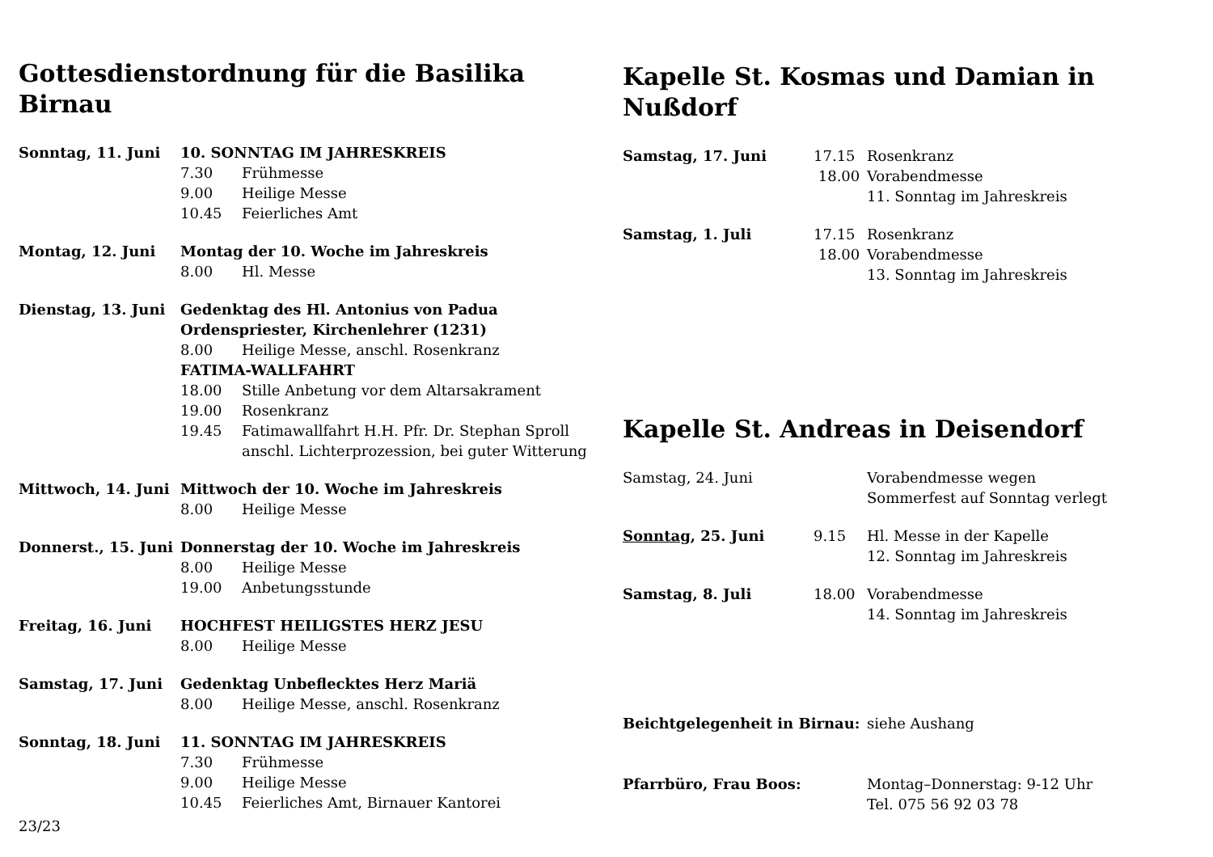Gottesdienstordnung für die Basilika Birnau
| Sonntag, 11. Juni | 10. SONNTAG IM JAHRESKREIS | |
| | 7.30 | Frühmesse |
| | 9.00 | Heilige Messe |
| | 10.45 | Feierliches Amt |
| Montag, 12. Juni | Montag der 10. Woche im Jahreskreis | |
| | 8.00 | Hl. Messe |
| Dienstag, 13. Juni | Gedenktag des Hl. Antonius von Padua Ordenspriester, Kirchenlehrer (1231) | |
| | 8.00 | Heilige Messe, anschl. Rosenkranz |
| | FATIMA-WALLFAHRT | |
| | 18.00 | Stille Anbetung vor dem Altarsakrament |
| | 19.00 | Rosenkranz |
| | 19.45 | Fatimawallfahrt H.H. Pfr. Dr. Stephan Sproll anschl. Lichterprozession, bei guter Witterung |
| Mittwoch, 14. Juni | Mittwoch der 10. Woche im Jahreskreis | |
| | 8.00 | Heilige Messe |
| Donnerst., 15. Juni | Donnerstag der 10. Woche im Jahreskreis | |
| | 8.00 | Heilige Messe |
| | 19.00 | Anbetungsstunde |
| Freitag, 16. Juni | HOCHFEST HEILIGSTES HERZ JESU | |
| | 8.00 | Heilige Messe |
| Samstag, 17. Juni | Gedenktag Unbeflecktes Herz Mariä | |
| | 8.00 | Heilige Messe, anschl. Rosenkranz |
| Sonntag, 18. Juni | 11. SONNTAG IM JAHRESKREIS | |
| | 7.30 | Frühmesse |
| | 9.00 | Heilige Messe |
| | 10.45 | Feierliches Amt, Birnauer Kantorei |
23/23
Kapelle St. Kosmas und Damian in Nußdorf
| Samstag, 17. Juni | 17.15 | Rosenkranz |
| | 18.00 | Vorabendmesse |
| | | 11. Sonntag im Jahreskreis |
| Samstag, 1. Juli | 17.15 | Rosenkranz |
| | 18.00 | Vorabendmesse |
| | | 13. Sonntag im Jahreskreis |
Kapelle St. Andreas in Deisendorf
| Samstag, 24. Juni | | Vorabendmesse wegen Sommerfest auf Sonntag verlegt |
| Sonntag , 25. Juni | 9.15 | Hl. Messe in der Kapelle 12. Sonntag im Jahreskreis |
| Samstag, 8. Juli | 18.00 | Vorabendmesse 14. Sonntag im Jahreskreis |
| Beichtgelegenheit in Birnau: | | siehe Aushang |
| Pfarrbüro, Frau Boos: | | Montag–Donnerstag: 9-12 Uhr Tel. 075 56 92 03 78 |